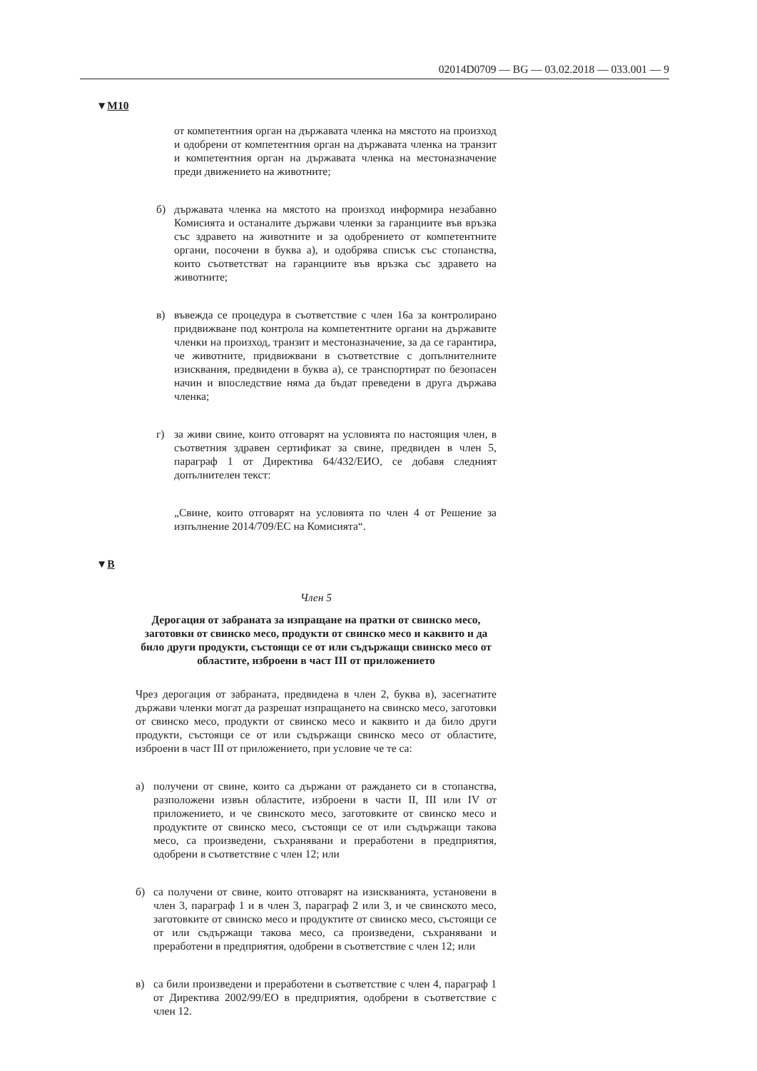02014D0709 — BG — 03.02.2018 — 033.001 — 9
▼M10
от компетентния орган на държавата членка на мястото на произход и одобрени от компетентния орган на държавата членка на транзит и компетентния орган на държавата членка на местоназначение преди движението на животните;
б) държавата членка на мястото на произход информира незабавно Комисията и останалите държави членки за гаранциите във връзка със здравето на животните и за одобрението от компетентните органи, посочени в буква а), и одобрява списък със стопанства, които съответстват на гаранциите във връзка със здравето на животните;
в) въвежда се процедура в съответствие с член 16а за контролирано придвижване под контрола на компетентните органи на държавите членки на произход, транзит и местоназначение, за да се гарантира, че животните, придвижвани в съответствие с допълнителните изисквания, предвидени в буква а), се транспортират по безопасен начин и впоследствие няма да бъдат преведени в друга държава членка;
г) за живи свине, които отговарят на условията по настоящия член, в съответния здравен сертификат за свине, предвиден в член 5, параграф 1 от Директива 64/432/ЕИО, се добавя следният допълнителен текст:
„Свине, които отговарят на условията по член 4 от Решение за изпълнение 2014/709/ЕС на Комисията“.
▼B
Член 5
Дерогация от забраната за изпращане на пратки от свинско месо, заготовки от свинско месо, продукти от свинско месо и каквито и да било други продукти, състоящи се от или съдържащи свинско месо от областите, изброени в част III от приложението
Чрез дерогация от забраната, предвидена в член 2, буква в), засегнатите държави членки могат да разрешат изпращането на свинско месо, заготовки от свинско месо, продукти от свинско месо и каквито и да било други продукти, състоящи се от или съдържащи свинско месо от областите, изброени в част III от приложението, при условие че те са:
а) получени от свине, които са държани от раждането си в стопанства, разположени извън областите, изброени в части II, III или IV от приложението, и че свинското месо, заготовките от свинско месо и продуктите от свинско месо, състоящи се от или съдържащи такова месо, са произведени, съхранявани и преработени в предприятия, одобрени в съответствие с член 12; или
б) са получени от свине, които отговарят на изискванията, установени в член 3, параграф 1 и в член 3, параграф 2 или 3, и че свинското месо, заготовките от свинско месо и продуктите от свинско месо, състоящи се от или съдържащи такова месо, са произведени, съхранявани и преработени в предприятия, одобрени в съответствие с член 12; или
в) са били произведени и преработени в съответствие с член 4, параграф 1 от Директива 2002/99/ЕО в предприятия, одобрени в съответствие с член 12.